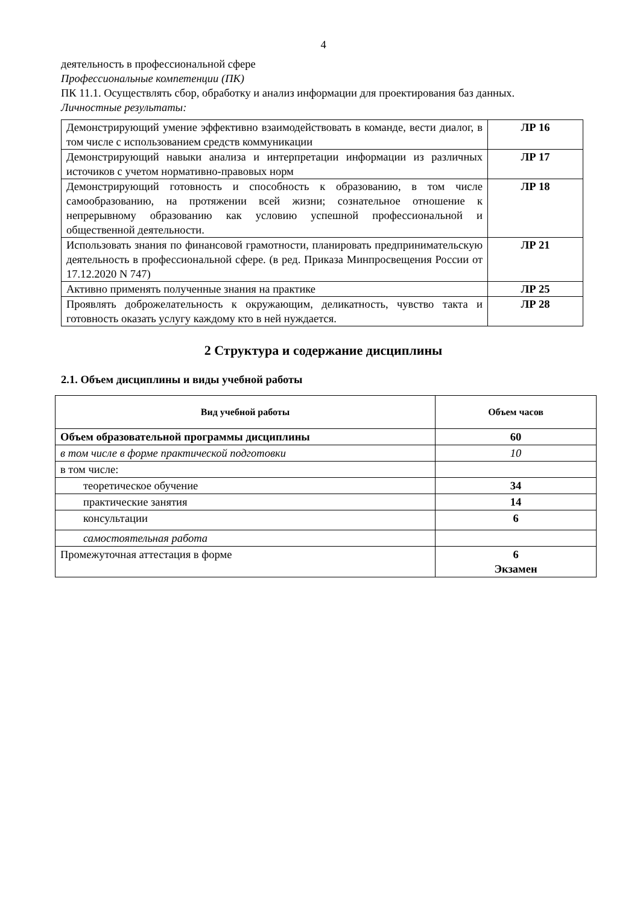4
деятельность в профессиональной сфере
Профессиональные компетенции (ПК)
ПК 11.1. Осуществлять сбор, обработку и анализ информации для проектирования баз данных.
Личностные результаты:
| Демонстрирующий умение эффективно взаимодействовать в команде, вести диалог, в том числе с использованием средств коммуникации | ЛР 16 |
| Демонстрирующий навыки анализа и интерпретации информации из различных источиков с учетом нормативно-правовых норм | ЛР 17 |
| Демонстрирующий готовность и способность к образованию, в том числе самообразованию, на протяжении всей жизни; сознательное отношение к непрерывному образованию как условию успешной профессиональной и общественной деятельности. | ЛР 18 |
| Использовать знания по финансовой грамотности, планировать предпринимательскую деятельность в профессиональной сфере. (в ред. Приказа Минпросвещения России от 17.12.2020 N 747) | ЛР 21 |
| Активно применять полученные знания на практике | ЛР 25 |
| Проявлять доброжелательность к окружающим, деликатность, чувство такта и готовность оказать услугу каждому кто в ней нуждается. | ЛР 28 |
2 Структура и содержание дисциплины
2.1. Объем дисциплины и виды учебной работы
| Вид учебной работы | Объем часов |
| --- | --- |
| Объем образовательной программы дисциплины | 60 |
| в том числе в форме практической подготовки | 10 |
| в том числе: | |
| теоретическое обучение | 34 |
| практические занятия | 14 |
| консультации | 6 |
| самостоятельная работа | |
| Промежуточная аттестация в форме | 6 Экзамен |